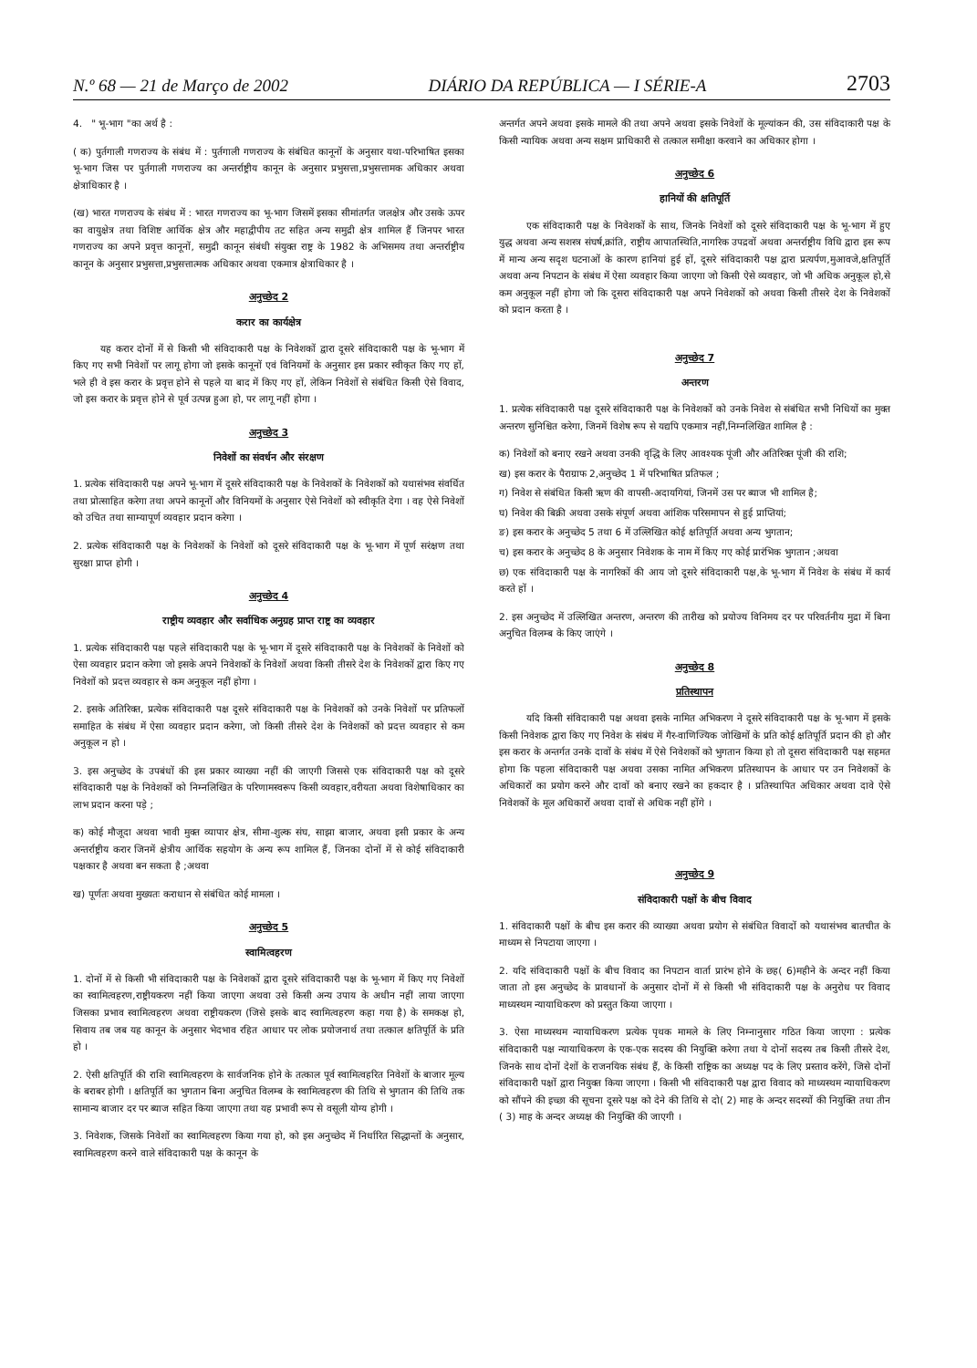N.º 68 — 21 de Março de 2002 DIÁRIO DA REPÚBLICA — I SÉRIE-A 2703
4. " भू-भाग "का अर्थ है :
( क) पुर्तगाली गणराज्य के संबंध में : पुर्तगाली गणराज्य के संबंधित कानूनों के अनुसार यथा-परिभाषित इसका भू-भाग जिस पर पुर्तगाली गणराज्य का अन्तर्राष्ट्रीय कानून के अनुसार प्रभुसत्ता,प्रभुसत्तामक अधिकार अथवा क्षेत्राधिकार है ।
(ख) भारत गणराज्य के संबंध में : भारत गणराज्य का भू-भाग जिसमें इसका सीमांतर्गत जलक्षेत्र और उसके ऊपर का वायुक्षेत्र तथा विशिष्ट आर्थिक क्षेत्र और महाद्वीपीय तट सहित अन्य समुद्री क्षेत्र शामिल हैं जिनपर भारत गणराज्य का अपने प्रवृत्त कानूनों, समुद्री कानून संबंधी संयुक्त राष्ट्र के 1982 के अभिसमय तथा अन्तर्राष्ट्रीय कानून के अनुसार प्रभुसत्ता,प्रभुसत्तात्मक अधिकार अथवा एकमात्र क्षेत्राधिकार है ।
अनुच्छेद 2
करार का कार्यक्षेत्र
यह करार दोनों में से किसी भी संविदाकारी पक्ष के निवेशकों द्वारा दूसरे संविदाकारी पक्ष के भू-भाग में किए गए सभी निवेशों पर लागू होगा जो इसके कानूनों एवं विनियमों के अनुसार इस प्रकार स्वीकृत किए गए हों, भले ही वे इस करार के प्रवृत्त होने से पहले या बाद में किए गए हों, लेकिन निवेशों से संबंधित किसी ऐसे विवाद, जो इस करार के प्रवृत्त होने से पूर्व उत्पन्न हुआ हो, पर लागू नहीं होगा ।
अनुच्छेद 3
निवेशों का संवर्धन और संरक्षण
1. प्रत्येक संविदाकारी पक्ष अपने भू-भाग में दूसरे संविदाकारी पक्ष के निवेशकों के निवेशकों को यथासंभव संवर्धित तथा प्रोत्साहित करेगा तथा अपने कानूनों और विनियमों के अनुसार ऐसे निवेशों को स्वीकृति देगा । वह ऐसे निवेशों को उचित तथा साम्यापूर्ण व्यवहार प्रदान करेगा ।
2. प्रत्येक संविदाकारी पक्ष के निवेशकों के निवेशों को दूसरे संविदाकारी पक्ष के भू-भाग में पूर्ण सरंक्षण तथा सुरक्षा प्राप्त होगी ।
अनुच्छेद 4
राष्ट्रीय व्यवहार और सर्वाधिक अनुग्रह प्राप्त राष्ट्र का व्यवहार
1. प्रत्येक संविदाकारी पक्ष पहले संविदाकारी पक्ष के भू-भाग में दूसरे संविदाकारी पक्ष के निवेशकों के निवेशों को ऐसा व्यवहार प्रदान करेगा जो इसके अपने निवेशकों के निवेशों अथवा किसी तीसरे देश के निवेशकों द्वारा किए गए निवेशों को प्रदत्त व्यवहार से कम अनुकूल नहीं होगा ।
2. इसके अतिरिक्त, प्रत्येक संविदाकारी पक्ष दूसरे संविदाकारी पक्ष के निवेशकों को उनके निवेशों पर प्रतिफलों समाहित के संबंध में ऐसा व्यवहार प्रदान करेगा, जो किसी तीसरे देश के निवेशकों को प्रदत्त व्यवहार से कम अनुकूल न हो ।
3. इस अनुच्छेद के उपबंधों की इस प्रकार व्याख्या नहीं की जाएगी जिससे एक संविदाकारी पक्ष को दूसरे संविदाकारी पक्ष के निवेशकों को निम्नलिखित के परिणामस्वरूप किसी व्यवहार,वरीयता अथवा विशेषाधिकार का लाभ प्रदान करना पड़े ;
क) कोई मौजूदा अथवा भावी मुक्त व्यापार क्षेत्र, सीमा-शुल्क संघ, साझा बाजार, अथवा इसी प्रकार के अन्य अन्तर्राष्ट्रीय करार जिनमें क्षेत्रीय आर्थिक सहयोग के अन्य रूप शामिल हैं, जिनका दोनों में से कोई संविदाकारी पक्षकार है अथवा बन सकता है ;अथवा
ख) पूर्णतः अथवा मुख्यतः कराधान से संबंधित कोई मामला ।
अनुच्छेद 5
स्वामित्वहरण
1. दोनों में से किसी भी संविदाकारी पक्ष के निवेशकों द्वारा दूसरे संविदाकारी पक्ष के भू-भाग में किए गए निवेशों का स्वामित्वहरण,राष्ट्रीयकरण नहीं किया जाएगा अथवा उसे किसी अन्य उपाय के अधीन नहीं लाया जाएगा जिसका प्रभाव स्वामित्वहरण अथवा राष्ट्रीयकरण (जिसे इसके बाद स्वामित्वहरण कहा गया है) के समकक्ष हो, सिवाय तब जब यह कानून के अनुसार भेदभाव रहित आधार पर लोक प्रयोजनार्थ तथा तत्काल क्षतिपूर्ति के प्रति हो ।
2. ऐसी क्षतिपूर्ति की राशि स्वामित्वहरण के सार्वजनिक होने के तत्काल पूर्व स्वामित्वहरित निवेशों के बाजार मूल्य के बराबर होगी । क्षतिपूर्ति का भुगतान बिना अनुचित विलम्ब के स्वामित्वहरण की तिथि से भुगतान की तिथि तक सामान्य बाजार दर पर ब्याज सहित किया जाएगा तथा यह प्रभावी रूप से वसूली योग्य होगी ।
3. निवेशक, जिसके निवेशों का स्वामित्वहरण किया गया हो, को इस अनुच्छेद में निर्धारित सिद्धान्तों के अनुसार, स्वामित्वहरण करने वाले संविदाकारी पक्ष के कानून के
अन्तर्गत अपने अथवा इसके मामले की तथा अपने अथवा इसके निवेशों के मूल्यांकन की, उस संविदाकारी पक्ष के किसी न्यायिक अथवा अन्य सक्षम प्राधिकारी से तत्काल समीक्षा करवाने का अधिकार होगा ।
अनुच्छेद 6
हानियों की क्षतिपूर्ति
एक संविदाकारी पक्ष के निवेशकों के साथ, जिनके निवेशों को दूसरे संविदाकारी पक्ष के भू-भाग में हुए युद्ध अथवा अन्य सशस्त्र संघर्ष,क्रांति, राष्ट्रीय आपातस्थिति,नागरिक उपद्रवों अथवा अन्तर्राष्ट्रीय विधि द्वारा इस रूप में मान्य अन्य सदृश घटनाओं के कारण हानियां हुई हों, दूसरे संविदाकारी पक्ष द्वारा प्रत्यर्पण,मुआवजे,क्षतिपूर्ति अथवा अन्य निपटान के संबंध में ऐसा व्यवहार किया जाएगा जो किसी ऐसे व्यवहार, जो भी अधिक अनुकूल हो,से कम अनुकूल नहीं होगा जो कि दूसरा संविदाकारी पक्ष अपने निवेशकों को अथवा किसी तीसरे देश के निवेशकों को प्रदान करता है ।
अनुच्छेद 7
अन्तरण
1. प्रत्येक संविदाकारी पक्ष दूसरे संविदाकारी पक्ष के निवेशकों को उनके निवेश से संबंधित सभी निधियों का मुक्त अन्तरण सुनिश्चित करेगा, जिनमें विशेष रूप से यद्यपि एकमात्र नहीं,निम्नलिखित शामिल है :
क) निवेशों को बनाए रखने अथवा उनकी वृद्धि के लिए आवश्यक पूंजी और अतिरिक्त पूंजी की राशि;
ख) इस करार के पैराग्राफ 2,अनुच्छेद 1 में परिभाषित प्रतिफल ;
ग) निवेश से संबंधित किसी ऋण की वापसी-अदायगियां, जिनमें उस पर ब्याज भी शामिल है;
घ) निवेश की बिक्री अथवा उसके संपूर्ण अथवा आंशिक परिसमापन से हुई प्राप्तियां;
ङ) इस करार के अनुच्छेद 5 तथा 6 में उल्लिखित कोई क्षतिपूर्ति अथवा अन्य भुगतान;
च) इस करार के अनुच्छेद 8 के अनुसार निवेशक के नाम में किए गए कोई प्रारंभिक भुगतान ;अथवा
छ) एक संविदाकारी पक्ष के नागरिकों की आय जो दूसरे संविदाकारी पक्ष,के भू-भाग में निवेश के संबंध में कार्य करते हों ।
2. इस अनुच्छेद में उल्लिखित अन्तरण, अन्तरण की तारीख को प्रयोज्य विनिमय दर पर परिवर्तनीय मुद्रा में बिना अनुचित विलम्ब के किए जाएंगे ।
अनुच्छेद 8
प्रतिस्थापन
यदि किसी संविदाकारी पक्ष अथवा इसके नामित अभिकरण ने दूसरे संविदाकारी पक्ष के भू-भाग में इसके किसी निवेशक द्वारा किए गए निवेश के संबंध में गैर-वाणिज्यिक जोखिमों के प्रति कोई क्षतिपूर्ति प्रदान की हो और इस करार के अन्तर्गत उनके दावों के संबंध में ऐसे निवेशकों को भुगतान किया हो तो दूसरा संविदाकारी पक्ष सहमत होगा कि पहला संविदाकारी पक्ष अथवा उसका नामित अभिकरण प्रतिस्थापन के आधार पर उन निवेशकों के अधिकारों का प्रयोग करने और दावों को बनाए रखने का हकदार है । प्रतिस्थापित अधिकार अथवा दावे ऐसे निवेशकों के मूल अधिकारों अथवा दावों से अधिक नहीं होंगे ।
अनुच्छेद 9
संविदाकारी पक्षों के बीच विवाद
1. संविदाकारी पक्षों के बीच इस करार की व्याख्या अथवा प्रयोग से संबंधित विवादों को यथासंभव बातचीत के माध्यम से निपटाया जाएगा ।
2. यदि संविदाकारी पक्षों के बीच विवाद का निपटान वार्ता प्रारंभ होने के छह( 6)महीने के अन्दर नहीं किया जाता तो इस अनुच्छेद के प्रावधानों के अनुसार दोनों में से किसी भी संविदाकारी पक्ष के अनुरोध पर विवाद माध्यस्थम न्यायाधिकरण को प्रस्तुत किया जाएगा ।
3. ऐसा माध्यस्थम न्यायाधिकरण प्रत्येक पृथक मामले के लिए निम्नानुसार गठित किया जाएगा : प्रत्येक संविदाकारी पक्ष न्यायाधिकरण के एक-एक सदस्य की नियुक्ति करेगा तथा ये दोनों सदस्य तब किसी तीसरे देश, जिनके साथ दोनों देशों के राजनयिक संबंध हैं, के किसी राष्ट्रिक का अध्यक्ष पद के लिए प्रस्ताव करेंगे, जिसे दोनों संविदाकारी पक्षों द्वारा नियुक्त किया जाएगा । किसी भी संविदाकारी पक्ष द्वारा विवाद को माध्यस्थम न्यायाधिकरण को सौंपने की इच्छा की सूचना दूसरे पक्ष को देने की तिथि से दो( 2) माह के अन्दर सदस्यों की नियुक्ति तथा तीन ( 3) माह के अन्दर अध्यक्ष की नियुक्ति की जाएगी ।